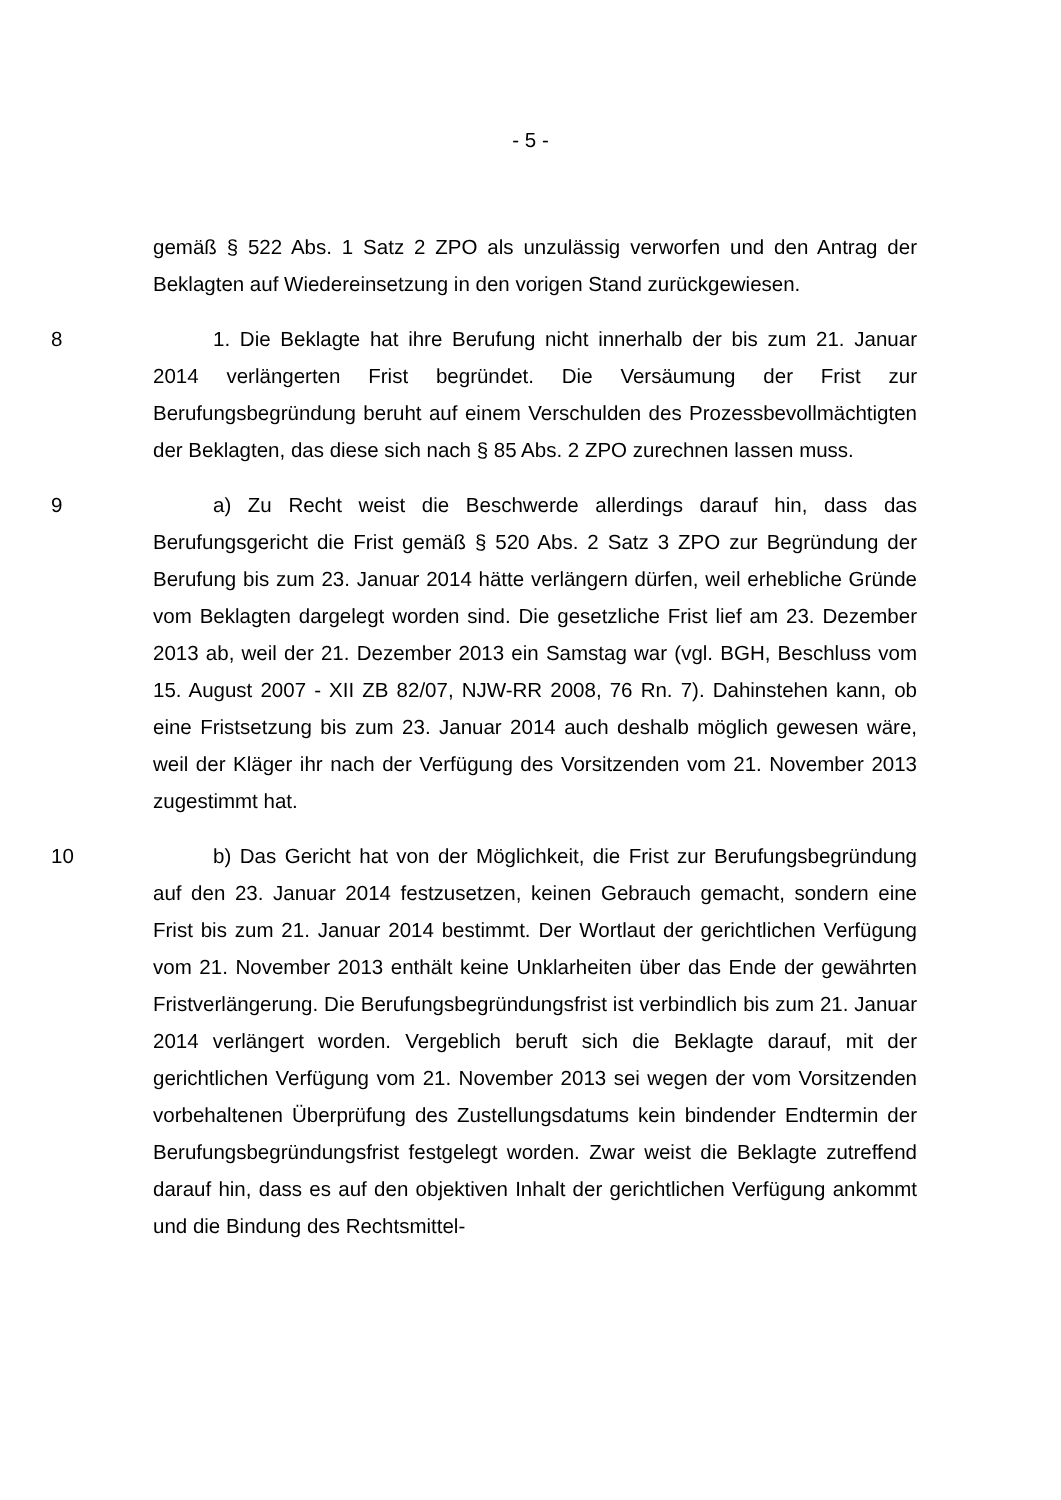- 5 -
gemäß § 522 Abs. 1 Satz 2 ZPO als unzulässig verworfen und den Antrag der Beklagten auf Wiedereinsetzung in den vorigen Stand zurückgewiesen.
8 1. Die Beklagte hat ihre Berufung nicht innerhalb der bis zum 21. Januar 2014 verlängerten Frist begründet. Die Versäumung der Frist zur Berufungsbegründung beruht auf einem Verschulden des Prozessbevollmächtigten der Beklagten, das diese sich nach § 85 Abs. 2 ZPO zurechnen lassen muss.
9 a) Zu Recht weist die Beschwerde allerdings darauf hin, dass das Berufungsgericht die Frist gemäß § 520 Abs. 2 Satz 3 ZPO zur Begründung der Berufung bis zum 23. Januar 2014 hätte verlängern dürfen, weil erhebliche Gründe vom Beklagten dargelegt worden sind. Die gesetzliche Frist lief am 23. Dezember 2013 ab, weil der 21. Dezember 2013 ein Samstag war (vgl. BGH, Beschluss vom 15. August 2007 - XII ZB 82/07, NJW-RR 2008, 76 Rn. 7). Dahinstehen kann, ob eine Fristsetzung bis zum 23. Januar 2014 auch deshalb möglich gewesen wäre, weil der Kläger ihr nach der Verfügung des Vorsitzenden vom 21. November 2013 zugestimmt hat.
10 b) Das Gericht hat von der Möglichkeit, die Frist zur Berufungsbegründung auf den 23. Januar 2014 festzusetzen, keinen Gebrauch gemacht, sondern eine Frist bis zum 21. Januar 2014 bestimmt. Der Wortlaut der gerichtlichen Verfügung vom 21. November 2013 enthält keine Unklarheiten über das Ende der gewährten Fristverlängerung. Die Berufungsbegründungsfrist ist verbindlich bis zum 21. Januar 2014 verlängert worden. Vergeblich beruft sich die Beklagte darauf, mit der gerichtlichen Verfügung vom 21. November 2013 sei wegen der vom Vorsitzenden vorbehaltenen Überprüfung des Zustellungsdatums kein bindender Endtermin der Berufungsbegründungsfrist festgelegt worden. Zwar weist die Beklagte zutreffend darauf hin, dass es auf den objektiven Inhalt der gerichtlichen Verfügung ankommt und die Bindung des Rechtsmittel-